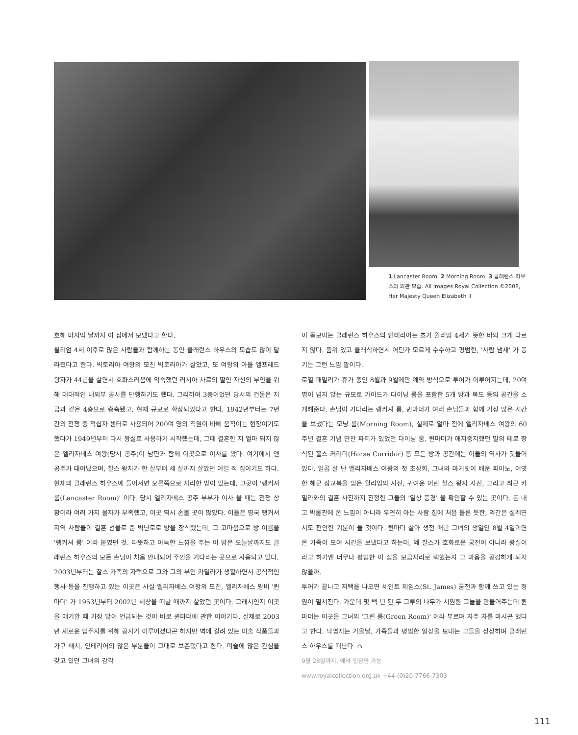1 Lancaster Room. 2 Morning Room. 3 클래런스 하우스의 외관 모습. All Images Royal Collection ©2008, Her Majesty Queen Elizabeth II
호해 마지막 날까지 이 집에서 보냈다고 한다.
윌리엄 4세 이후로 많은 사람들과 함께하는 동안 클래런스 하우스의 모습도 많이 달라졌다고 한다. 빅토리아 여왕의 모친 빅토리아가 살았고, 또 여왕의 아들 앨프레드 왕자가 44년을 살면서 호화스러움에 익숙했던 러시아 차르의 딸인 자신의 부인을 위해 대대적인 내외부 공사를 단행하기도 했다. 그리하여 3층이었던 당시의 건물은 지금과 같은 4층으로 증축됐고, 현재 규모로 확장되었다고 한다. 1942년부터는 7년간의 전쟁 중 적십자 센터로 사용되어 200여 명의 직원이 바삐 움직이는 현장이기도 했다가 1949년부터 다시 왕실로 사용하기 시작했는데, 그때 결혼한 지 얼마 되지 않은 엘리자베스 여왕(당시 공주)이 남편과 함께 이곳으로 이사를 왔다. 여기에서 앤 공주가 태어났으며, 찰스 왕자가 한 살부터 세 살까지 살았던 어릴 적 집이기도 하다.
현재의 클래런스 하우스에 들어서면 오른쪽으로 자리한 방이 있는데, 그곳이 '랭커셔 룸(Lancaster Room)' 이다. 당시 엘리자베스 공주 부부가 이사 올 때는 전쟁 상황이라 여러 가지 물자가 부족했고, 이곳 역시 손볼 곳이 많았다. 이들은 영국 랭커셔 지역 사람들이 결혼 선물로 준 벽난로로 방을 장식했는데, 그 고마움으로 방 이름을 '랭커셔 룸' 이라 붙였던 것. 따뜻하고 아늑한 느낌을 주는 이 방은 오늘날까지도 클래런스 하우스의 모든 손님이 처음 안내되어 주인을 기다리는 곳으로 사용되고 있다.
2003년부터는 찰스 가족의 자택으로 그와 그의 부인 카밀라가 생활하면서 공식적인 행사 등을 진행하고 있는 이곳은 사실 엘리자베스 여왕의 모친, 엘리자베스 왕비 '퀸마더' 가 1953년부터 2002년 세상을 떠날 때까지 살았던 곳이다. 그래서인지 이곳을 얘기할 때 가장 많이 언급되는 것이 바로 퀸마더에 관한 이야기다. 실제로 2003년 새로운 입주자를 위해 공사가 이루어졌다곤 하지만 벽에 걸려 있는 미술 작품들과 가구 배치, 인테리어의 많은 부분들이 그대로 보존됐다고 한다. 미술에 많은 관심을 갖고 있던 그녀의 감각
이 돋보이는 클래런스 하우스의 인테리어는 초기 윌리엄 4세가 뜻한 바와 크게 다르지 않다. 품위 있고 클래식하면서 어딘가 모르게 수수하고 평범한, '사람 냄새' 가 풍기는 그런 느낌 말이다.
로열 패밀리가 휴가 중인 8월과 9월에만 예약 방식으로 투어가 이루어지는데, 20여 명이 넘지 않는 규모로 가이드가 다이닝 룸을 포함한 5개 방과 복도 등의 공간을 소개해준다. 손님이 기다리는 랭커셔 룸, 퀸마더가 여러 손님들과 함께 가장 많은 시간을 보냈다는 모닝 룸(Morning Room), 실제로 얼마 전에 엘리자베스 여왕의 60주년 결혼 기념 만찬 파티가 있었던 다이닝 룸, 퀸마더가 애지중지했던 말의 테로 장식된 홀스 커리더(Horse Corridor) 등 모든 방과 공간에는 이들의 역사가 깃들어 있다. 일곱 살 난 엘리자베스 여왕의 첫 초상화, 그녀와 마거릿이 배운 피아노, 어엿한 해군 장교복을 입은 윌리엄의 사진, 귀여운 어린 찰스 왕자 사진, 그리고 최근 카밀라와의 결혼 사진까지 진정한 그들의 '일상 풍경' 을 확인할 수 있는 곳이다. 돈 내고 박물관에 온 느낌이 아니라 우연히 아는 사람 집에 처음 들른 듯한, 약간은 설레면서도 편안한 기분이 들 것이다. 퀸마더 살아 생전 매년 그녀의 생일인 8월 4일이면 온 가족이 모여 시간을 보냈다고 하는데, 왜 찰스가 호화로운 궁전이 아니라 왕실이라고 하기엔 너무나 평범한 이 집을 보금자리로 택했는지 그 마음을 공감하게 되지 않을까.
투어가 끝나고 저택을 나오면 세인트 제임스(St. James) 궁전과 함께 쓰고 있는 정원이 펼쳐진다. 가운데 몇 백 년 된 두 그루의 나무가 시원한 그늘을 만들어주는데 퀸마더는 이곳을 그녀의 '그린 룸(Green Room)' 이라 부르며 자주 차를 마시곤 했다고 한다. 낙엽지는 가을날, 가족들과 평범한 일상을 보내는 그들을 상상하며 클래런스 하우스를 떠난다. ⌂
9월 28일까지, 예약 입장만 가능
www.royalcollection.org.uk +44-(0)20-7766-7303
111